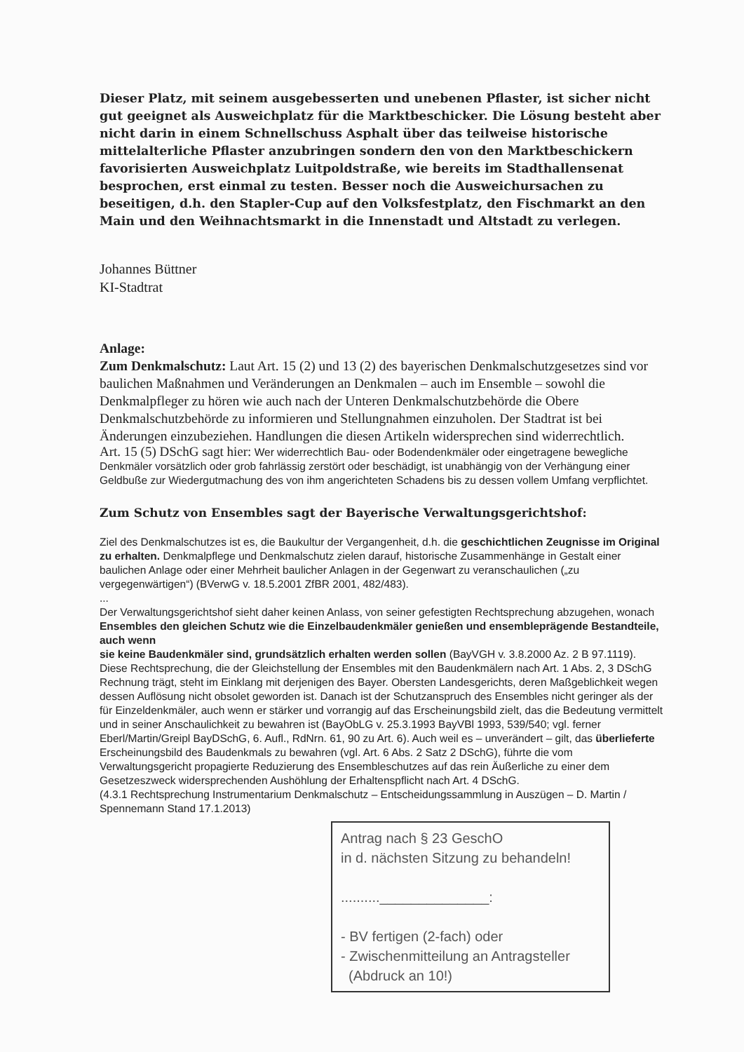Dieser Platz, mit seinem ausgebesserten und unebenen Pflaster, ist sicher nicht gut geeignet als Ausweichplatz für die Marktbeschicker. Die Lösung besteht aber nicht darin in einem Schnellschuss Asphalt über das teilweise historische mittelalterliche Pflaster anzubringen sondern den von den Marktbeschickern favorisierten Ausweichplatz Luitpoldstraße, wie bereits im Stadthallensenat besprochen, erst einmal zu testen. Besser noch die Ausweichursachen zu beseitigen, d.h. den Stapler-Cup auf den Volksfestplatz, den Fischmarkt an den Main und den Weihnachtsmarkt in die Innenstadt und Altstadt zu verlegen.
Johannes Büttner
KI-Stadtrat
Anlage:
Zum Denkmalschutz: Laut Art. 15 (2) und 13 (2) des bayerischen Denkmalschutzgesetzes sind vor baulichen Maßnahmen und Veränderungen an Denkmalen – auch im Ensemble – sowohl die Denkmalpfleger zu hören wie auch nach der Unteren Denkmalschutzbehörde die Obere Denkmalschutzbehörde zu informieren und Stellungnahmen einzuholen. Der Stadtrat ist bei Änderungen einzubeziehen. Handlungen die diesen Artikeln widersprechen sind widerrechtlich.
Art. 15 (5) DSchG sagt hier: Wer widerrechtlich Bau- oder Bodendenkmäler oder eingetragene bewegliche Denkmäler vorsätzlich oder grob fahrlässig zerstört oder beschädigt, ist unabhängig von der Verhängung einer Geldbuße zur Wiedergutmachung des von ihm angerichteten Schadens bis zu dessen vollem Umfang verpflichtet.
Zum Schutz von Ensembles sagt der Bayerische Verwaltungsgerichtshof:
Ziel des Denkmalschutzes ist es, die Baukultur der Vergangenheit, d.h. die geschichtlichen Zeugnisse im Original zu erhalten. Denkmalpflege und Denkmalschutz zielen darauf, historische Zusammenhänge in Gestalt einer baulichen Anlage oder einer Mehrheit baulicher Anlagen in der Gegenwart zu veranschaulichen („zu vergegenwärtigen“) (BVerwG v. 18.5.2001 ZfBR 2001, 482/483).
...
Der Verwaltungsgerichtshof sieht daher keinen Anlass, von seiner gefestigten Rechtsprechung abzugehen, wonach Ensembles den gleichen Schutz wie die Einzelbaudenkmäler genießen und ensembleprägende Bestandteile, auch wenn
sie keine Baudenkmäler sind, grundsätzlich erhalten werden sollen (BayVGH v. 3.8.2000 Az. 2 B 97.1119).
Diese Rechtsprechung, die der Gleichstellung der Ensembles mit den Baudenkmälern nach Art. 1 Abs. 2, 3 DSchG Rechnung trägt, steht im Einklang mit derjenigen des Bayer. Obersten Landesgerichts, deren Maßgeblichkeit wegen dessen Auflösung nicht obsolet geworden ist. Danach ist der Schutzanspruch des Ensembles nicht geringer als der für Einzeldenkmäler, auch wenn er stärker und vorrangig auf das Erscheinungsbild zielt, das die Bedeutung vermittelt und in seiner Anschaulichkeit zu bewahren ist (BayObLG v. 25.3.1993 BayVBl 1993, 539/540; vgl. ferner Eberl/Martin/Greipl BayDSchG, 6. Aufl., RdNrn. 61, 90 zu Art. 6). Auch weil es – unverändert – gilt, das überlieferte Erscheinungsbild des Baudenkmals zu bewahren (vgl. Art. 6 Abs. 2 Satz 2 DSchG), führte die vom Verwaltungsgericht propagierte Reduzierung des Ensembleschutzes auf das rein Äußerliche zu einer dem Gesetzeszweck widersprechenden Aushöhlung der Erhaltenspflicht nach Art. 4 DSchG.
(4.3.1 Rechtsprechung Instrumentarium Denkmalschutz – Entscheidungssammlung in Auszügen – D. Martin / Spennemann Stand 17.1.2013)
Antrag nach § 23 GeschO
in d. nächsten Sitzung zu behandeln!
..........______________:
- BV fertigen (2-fach) oder
- Zwischenmitteilung an Antragsteller
(Abdruck an 10!)